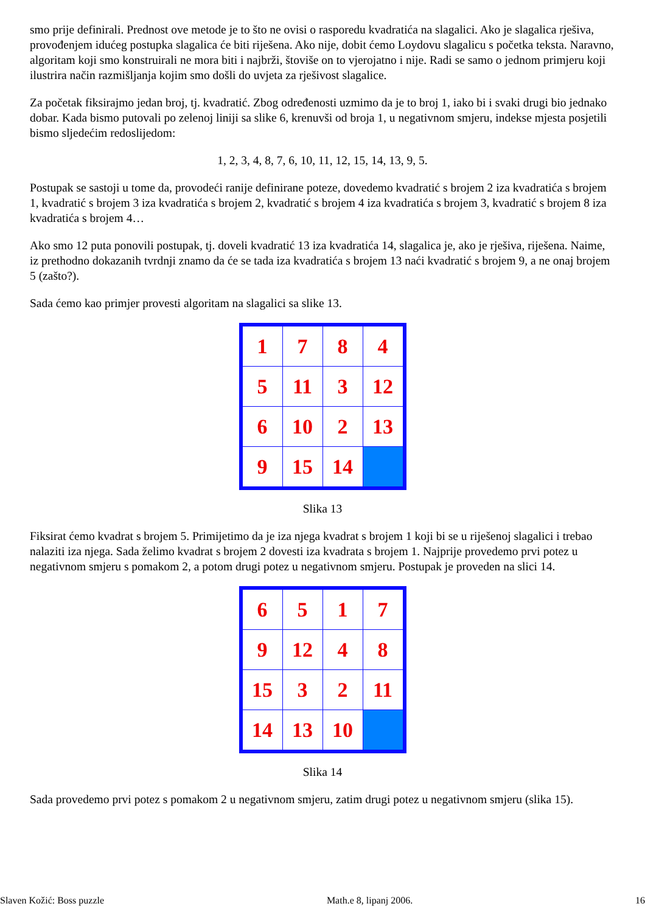smo prije definirali. Prednost ove metode je to što ne ovisi o rasporedu kvadratića na slagalici. Ako je slagalica rješiva, provođenjem idućeg postupka slagalica će biti riješena. Ako nije, dobit ćemo Loydovu slagalicu s početka teksta. Naravno, algoritam koji smo konstruirali ne mora biti i najbrži, štoviše on to vjerojatno i nije. Radi se samo o jednom primjeru koji ilustrira način razmišljanja kojim smo došli do uvjeta za rješivost slagalice.
Za početak fiksirajmo jedan broj, tj. kvadratić. Zbog određenosti uzmimo da je to broj 1, iako bi i svaki drugi bio jednako dobar. Kada bismo putovali po zelenoj liniji sa slike 6, krenuvši od broja 1, u negativnom smjeru, indekse mjesta posjetili bismo sljedećim redoslijedom:
1, 2, 3, 4, 8, 7, 6, 10, 11, 12, 15, 14, 13, 9, 5.
Postupak se sastoji u tome da, provodeći ranije definirane poteze, dovedemo kvadratić s brojem 2 iza kvadratića s brojem 1, kvadratić s brojem 3 iza kvadratića s brojem 2, kvadratić s brojem 4 iza kvadratića s brojem 3, kvadratić s brojem 8 iza kvadratića s brojem 4…
Ako smo 12 puta ponovili postupak, tj. doveli kvadratić 13 iza kvadratića 14, slagalica je, ako je rješiva, riješena. Naime, iz prethodno dokazanih tvrdnji znamo da će se tada iza kvadratića s brojem 13 naći kvadratić s brojem 9, a ne onaj brojem 5 (zašto?).
Sada ćemo kao primjer provesti algoritam na slagalici sa slike 13.
| 1 | 7 | 8 | 4 |
| 5 | 11 | 3 | 12 |
| 6 | 10 | 2 | 13 |
| 9 | 15 | 14 | |
Slika 13
Fiksirat ćemo kvadrat s brojem 5. Primijetimo da je iza njega kvadrat s brojem 1 koji bi se u riješenoj slagalici i trebao nalaziti iza njega. Sada želimo kvadrat s brojem 2 dovesti iza kvadrata s brojem 1. Najprije provedemo prvi potez u negativnom smjeru s pomakom 2, a potom drugi potez u negativnom smjeru. Postupak je proveden na slici 14.
| 6 | 5 | 1 | 7 |
| 9 | 12 | 4 | 8 |
| 15 | 3 | 2 | 11 |
| 14 | 13 | 10 | |
Slika 14
Sada provedemo prvi potez s pomakom 2 u negativnom smjeru, zatim drugi potez u negativnom smjeru (slika 15).
Slaven Kožić: Boss puzzle Math.e 8, lipanj 2006. 16